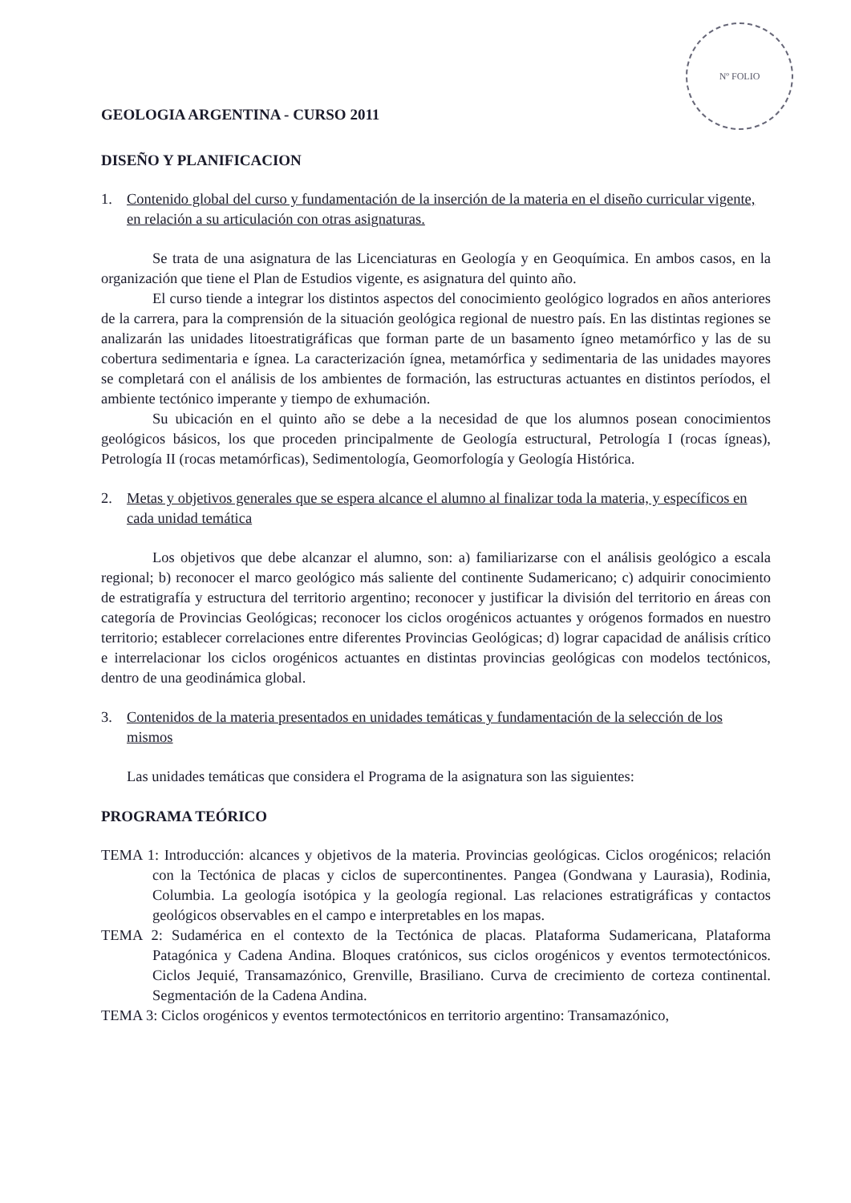Nº FOLIO
GEOLOGIA ARGENTINA - CURSO 2011
DISEÑO Y PLANIFICACION
1. Contenido global del curso y fundamentación de la inserción de la materia en el diseño curricular vigente, en relación a su articulación con otras asignaturas.
Se trata de una asignatura de las Licenciaturas en Geología y en Geoquímica. En ambos casos, en la organización que tiene el Plan de Estudios vigente, es asignatura del quinto año.
El curso tiende a integrar los distintos aspectos del conocimiento geológico logrados en años anteriores de la carrera, para la comprensión de la situación geológica regional de nuestro país. En las distintas regiones se analizarán las unidades litoestratigráficas que forman parte de un basamento ígneo metamórfico y las de su cobertura sedimentaria e ígnea. La caracterización ígnea, metamórfica y sedimentaria de las unidades mayores se completará con el análisis de los ambientes de formación, las estructuras actuantes en distintos períodos, el ambiente tectónico imperante y tiempo de exhumación.
Su ubicación en el quinto año se debe a la necesidad de que los alumnos posean conocimientos geológicos básicos, los que proceden principalmente de Geología estructural, Petrología I (rocas ígneas), Petrología II (rocas metamórficas), Sedimentología, Geomorfología y Geología Histórica.
2. Metas y objetivos generales que se espera alcance el alumno al finalizar toda la materia, y específicos en cada unidad temática
Los objetivos que debe alcanzar el alumno, son: a) familiarizarse con el análisis geológico a escala regional; b) reconocer el marco geológico más saliente del continente Sudamericano; c) adquirir conocimiento de estratigrafía y estructura del territorio argentino; reconocer y justificar la división del territorio en áreas con categoría de Provincias Geológicas; reconocer los ciclos orogénicos actuantes y orógenos formados en nuestro territorio; establecer correlaciones entre diferentes Provincias Geológicas; d) lograr capacidad de análisis crítico e interrelacionar los ciclos orogénicos actuantes en distintas provincias geológicas con modelos tectónicos, dentro de una geodinámica global.
3. Contenidos de la materia presentados en unidades temáticas y fundamentación de la selección de los mismos
Las unidades temáticas que considera el Programa de la asignatura son las siguientes:
PROGRAMA TEÓRICO
TEMA 1: Introducción: alcances y objetivos de la materia. Provincias geológicas. Ciclos orogénicos; relación con la Tectónica de placas y ciclos de supercontinentes. Pangea (Gondwana y Laurasia), Rodinia, Columbia. La geología isotópica y la geología regional. Las relaciones estratigráficas y contactos geológicos observables en el campo e interpretables en los mapas.
TEMA 2: Sudamérica en el contexto de la Tectónica de placas. Plataforma Sudamericana, Plataforma Patagónica y Cadena Andina. Bloques cratónicos, sus ciclos orogénicos y eventos termotectónicos. Ciclos Jequié, Transamazónico, Grenville, Brasiliano. Curva de crecimiento de corteza continental. Segmentación de la Cadena Andina.
TEMA 3: Ciclos orogénicos y eventos termotectónicos en territorio argentino: Transamazónico,